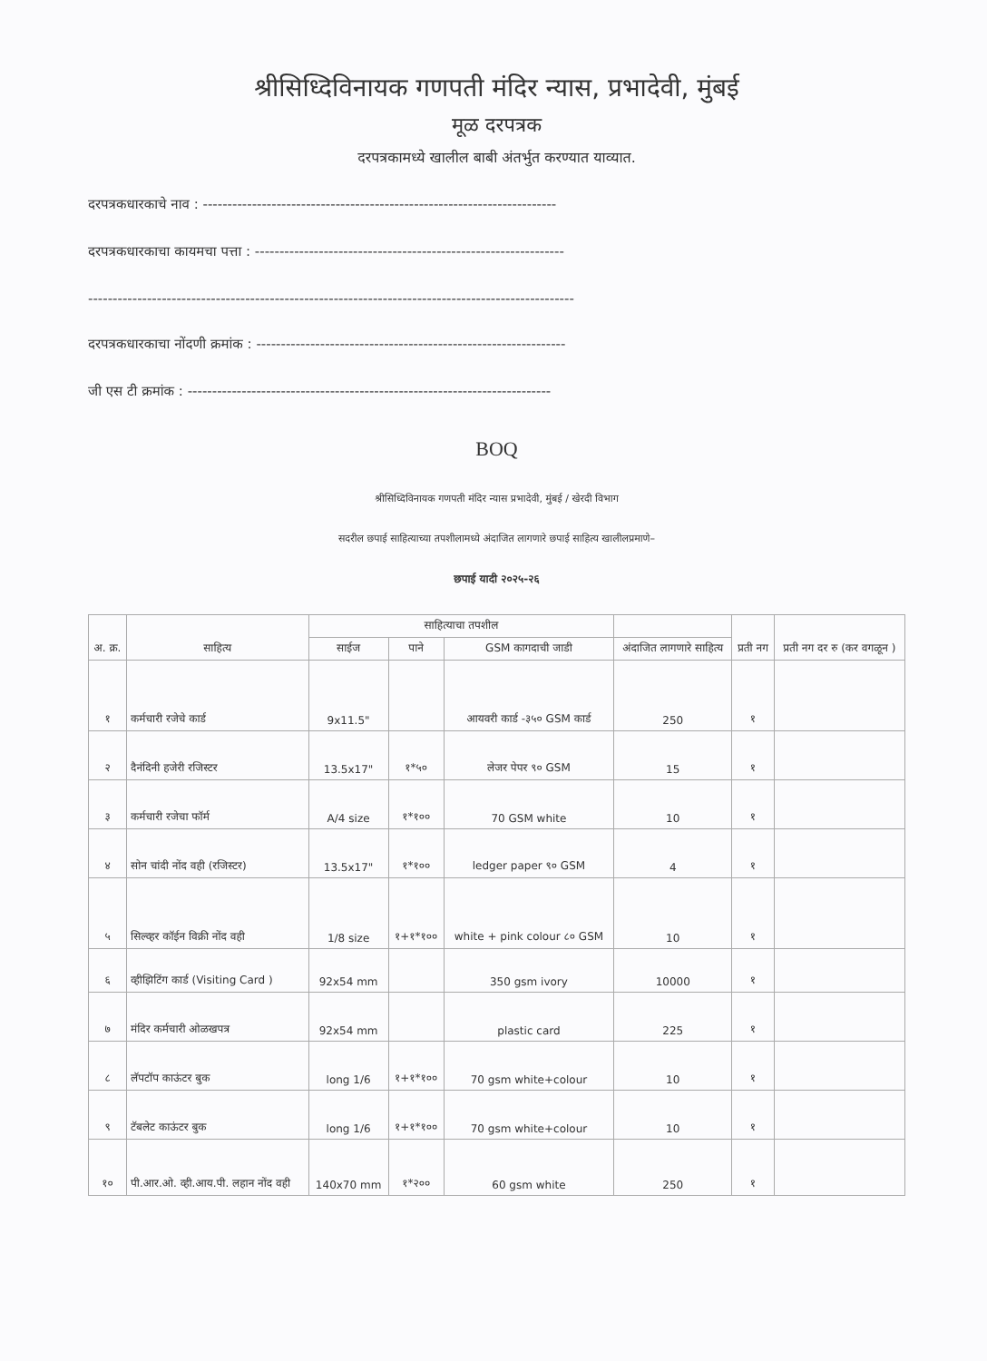श्रीसिध्दिविनायक गणपती मंदिर न्यास, प्रभादेवी, मुंबई
मूळ दरपत्रक
दरपत्रकामध्ये खालील बाबी अंतर्भुत करण्यात याव्यात.
दरपत्रकधारकाचे नाव : ------------------------------------------------------------------------
दरपत्रकधारकाचा कायमचा पत्ता : ---------------------------------------------------------------
---------------------------------------------------------------------------------------------------
दरपत्रकधारकाचा नोंदणी क्रमांक : ---------------------------------------------------------------
जी एस टी क्रमांक : --------------------------------------------------------------------------
BOQ
श्रीसिध्दिविनायक गणपती मंदिर न्यास प्रभादेवी, मुंबई / खेरदी विभाग
सदरील छपाई साहित्याच्या तपशीलामध्ये अंदाजित लागणारे छपाई साहित्य खालीलप्रमाणे–
छपाई यादी २०२५-२६
| अ. क्र. | साहित्य | साहित्याचा तपशील | | | | प्रती नग | प्रती नग दर रु (कर वगळून ) |
| --- | --- | --- | --- | --- | --- | --- | --- |
| | | साईज | पाने | GSM कागदाची जाडी | अंदाजित लागणारे साहित्य | | |
| १ | कर्मचारी रजेचे कार्ड | 9x11.5" | | आयवरी कार्ड -३५० GSM कार्ड | 250 | १ | |
| २ | दैनंदिनी हजेरी रजिस्टर | 13.5x17" | १*५० | लेजर पेपर ९० GSM | 15 | १ | |
| ३ | कर्मचारी रजेचा फॉर्म | A/4 size | १*१०० | 70 GSM white | 10 | १ | |
| ४ | सोन चांदी नोंद वही (रजिस्टर) | 13.5x17" | १*१०० | ledger paper ९० GSM | 4 | १ | |
| ५ | सिल्व्हर कॉईन विक्री नोंद वही | 1/8 size | १+१*१०० | white + pink colour ८० GSM | 10 | १ | |
| ६ | व्हीझिटिंग कार्ड (Visiting Card ) | 92x54 mm | | 350 gsm ivory | 10000 | १ | |
| ७ | मंदिर कर्मचारी ओळखपत्र | 92x54 mm | | plastic card | 225 | १ | |
| ८ | लॅपटॉप काऊंटर बुक | long 1/6 | १+१*१०० | 70 gsm white+colour | 10 | १ | |
| ९ | टॅबलेट काऊंटर बुक | long 1/6 | १+१*१०० | 70 gsm white+colour | 10 | १ | |
| १० | पी.आर.ओ. व्ही.आय.पी. लहान नोंद वही | 140x70 mm | १*२०० | 60 gsm white | 250 | १ | |